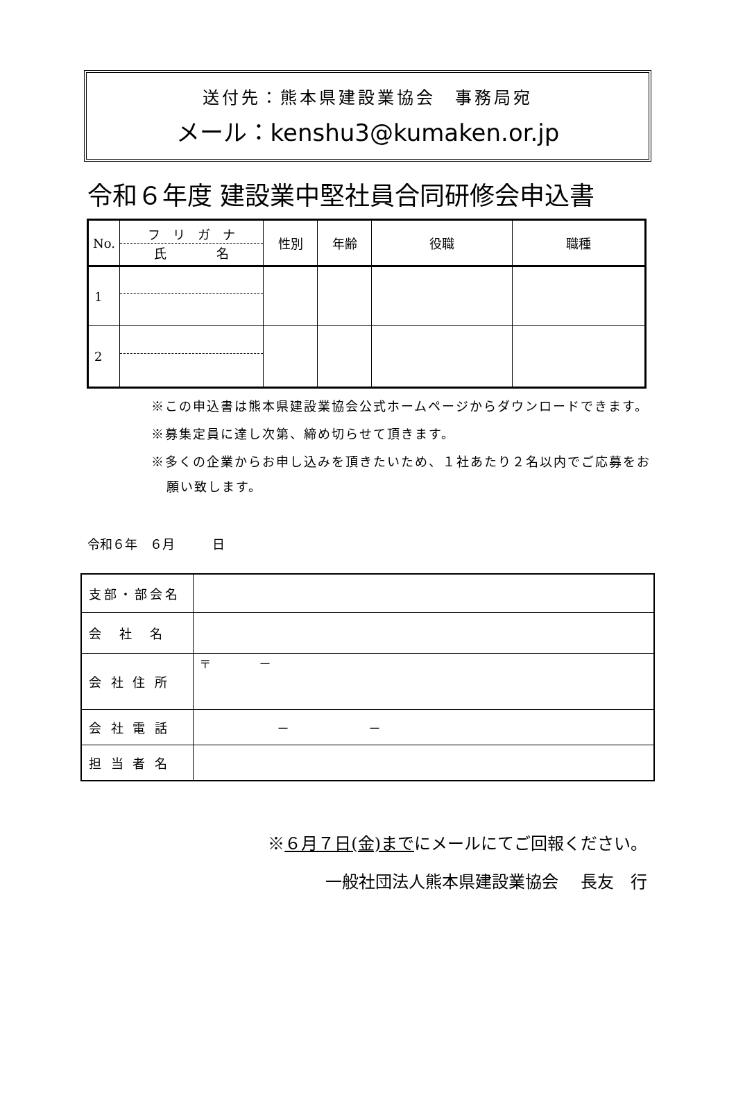送付先：熊本県建設業協会　事務局宛
メール：kenshu3@kumaken.or.jp
令和６年度 建設業中堅社員合同研修会申込書
| No. | フ リ ガ ナ 氏 名 | 性別 | 年齢 | 役職 | 職種 |
| 1 | | | | | |
| 2 | | | | | |
※この申込書は熊本県建設業協会公式ホームページからダウンロードできます。
※募集定員に達し次第、締め切らせて頂きます。
※多くの企業からお申し込みを頂きたいため、１社あたり２名以内でご応募をお願い致します。
令和６年　６月　　　日
| 支部・部会名 | |
| 会 社 名 | |
| 会 社 住 所 | 〒 － |
| 会 社 電 話 | － － |
| 担 当 者 名 | |
※６月７日(金)までにメールにてご回報ください。
一般社団法人熊本県建設業協会　 長友　行